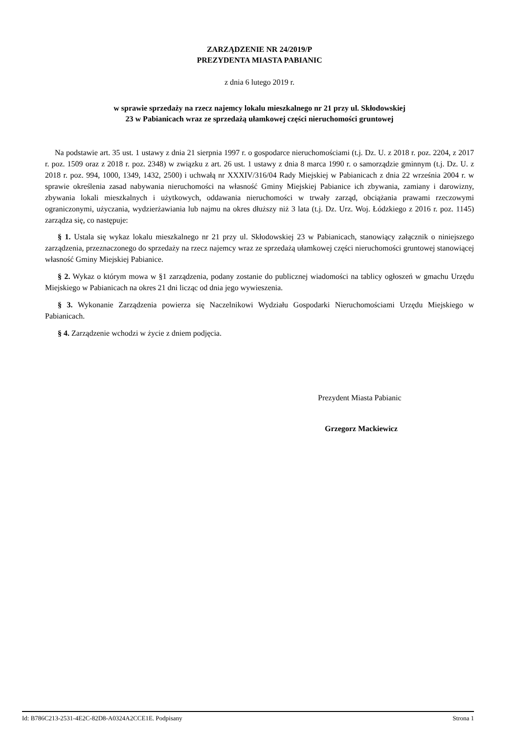ZARZĄDZENIE NR 24/2019/P
PREZYDENTA MIASTA PABIANIC
z dnia 6 lutego 2019 r.
w sprawie sprzedaży na rzecz najemcy lokalu mieszkalnego nr 21 przy ul. Skłodowskiej
23 w Pabianicach wraz ze sprzedażą ułamkowej części nieruchomości gruntowej
Na podstawie art. 35 ust. 1 ustawy z dnia 21 sierpnia 1997 r. o gospodarce nieruchomościami (t.j. Dz. U. z 2018 r. poz. 2204, z 2017 r. poz. 1509 oraz z 2018 r. poz. 2348) w związku z art. 26 ust. 1 ustawy z dnia 8 marca 1990 r. o samorządzie gminnym (t.j. Dz. U. z 2018 r. poz. 994, 1000, 1349, 1432, 2500) i uchwałą nr XXXIV/316/04 Rady Miejskiej w Pabianicach z dnia 22 września 2004 r. w sprawie określenia zasad nabywania nieruchomości na własność Gminy Miejskiej Pabianice ich zbywania, zamiany i darowizny, zbywania lokali mieszkalnych i użytkowych, oddawania nieruchomości w trwały zarząd, obciążania prawami rzeczowymi ograniczonymi, użyczania, wydzierżawiania lub najmu na okres dłuższy niż 3 lata (t.j. Dz. Urz. Woj. Łódzkiego z 2016 r. poz. 1145) zarządza się, co następuje:
§ 1. Ustala się wykaz lokalu mieszkalnego nr 21 przy ul. Skłodowskiej 23 w Pabianicach, stanowiący załącznik o niniejszego zarządzenia, przeznaczonego do sprzedaży na rzecz najemcy wraz ze sprzedażą ułamkowej części nieruchomości gruntowej stanowiącej własność Gminy Miejskiej Pabianice.
§ 2. Wykaz o którym mowa w §1 zarządzenia, podany zostanie do publicznej wiadomości na tablicy ogłoszeń w gmachu Urzędu Miejskiego w Pabianicach na okres 21 dni licząc od dnia jego wywieszenia.
§ 3. Wykonanie Zarządzenia powierza się Naczelnikowi Wydziału Gospodarki Nieruchomościami Urzędu Miejskiego w Pabianicach.
§ 4. Zarządzenie wchodzi w życie z dniem podjęcia.
Prezydent Miasta Pabianic
Grzegorz Mackiewicz
Id: B786C213-2531-4E2C-82D8-A0324A2CCE1E. Podpisany Strona 1